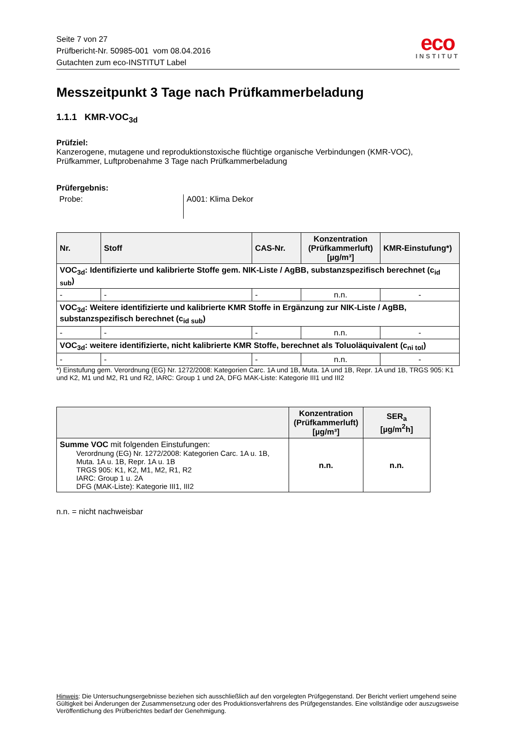Seite 7 von 27
Prüfbericht-Nr. 50985-001 vom 08.04.2016
Gutachten zum eco-INSTITUT Label
eco
INSTITUT
Messzeitpunkt 3 Tage nach Prüfkammerbeladung
1.1.1 KMR-VOC<sub>3d</sub>
Prüfziel:
Kanzerogene, mutagene und reproduktionstoxische flüchtige organische Verbindungen (KMR-VOC), Prüfkammer, Luftprobenahme 3 Tage nach Prüfkammerbeladung
Prüfergebnis:
Probe: A001: Klima Dekor
| Nr. | Stoff | CAS-Nr. | Konzentration (Prüfkammerluft) [µg/m³] | KMR-Einstufung*) |
| --- | --- | --- | --- | --- |
| VOC<sub>3d</sub>: Identifizierte und kalibrierte Stoffe gem. NIK-Liste / AgBB, substanzspezifisch berechnet (c<sub>id sub</sub>) | | | | |
| - | - | - | n.n. | - |
| VOC<sub>3d</sub>: Weitere identifizierte und kalibrierte KMR Stoffe in Ergänzung zur NIK-Liste / AgBB, substanzspezifisch berechnet (c<sub>id sub</sub>) | | | | |
| - | - | - | n.n. | - |
| VOC<sub>3d</sub>: weitere identifizierte, nicht kalibrierte KMR Stoffe, berechnet als Toluoläquivalent (c<sub>ni tol</sub>) | | | | |
| - | - | - | n.n. | - |
*) Einstufung gem. Verordnung (EG) Nr. 1272/2008: Kategorien Carc. 1A und 1B, Muta. 1A und 1B, Repr. 1A und 1B, TRGS 905: K1 und K2, M1 und M2, R1 und R2, IARC: Group 1 und 2A, DFG MAK-Liste: Kategorie III1 und III2
| | Konzentration (Prüfkammerluft) [µg/m³] | SER<sub>a</sub> [µg/m<sup>2</sup>h] |
| --- | --- | --- |
| Summe VOC mit folgenden Einstufungen: Verordnung (EG) Nr. 1272/2008: Kategorien Carc. 1A u. 1B, Muta. 1A u. 1B, Repr. 1A u. 1B TRGS 905: K1, K2, M1, M2, R1, R2 IARC: Group 1 u. 2A DFG (MAK-Liste): Kategorie III1, III2 | n.n. | n.n. |
n.n. = nicht nachweisbar
Hinweis: Die Untersuchungsergebnisse beziehen sich ausschließlich auf den vorgelegten Prüfgegenstand. Der Bericht verliert umgehend seine Gültigkeit bei Änderungen der Zusammensetzung oder des Produktionsverfahrens des Prüfgegenstandes. Eine vollständige oder auszugsweise Veröffentlichung des Prüfberichtes bedarf der Genehmigung.